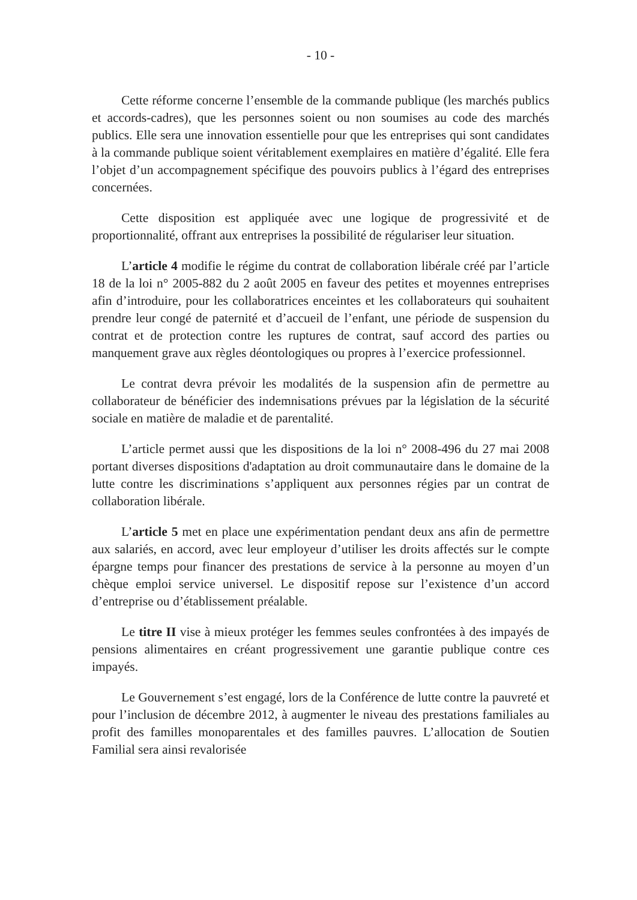- 10 -
Cette réforme concerne l’ensemble de la commande publique (les marchés publics et accords-cadres), que les personnes soient ou non soumises au code des marchés publics. Elle sera une innovation essentielle pour que les entreprises qui sont candidates à la commande publique soient véritablement exemplaires en matière d’égalité. Elle fera l’objet d’un accompagnement spécifique des pouvoirs publics à l’égard des entreprises concernées.
Cette disposition est appliquée avec une logique de progressivité et de proportionnalité, offrant aux entreprises la possibilité de régulariser leur situation.
L’article 4 modifie le régime du contrat de collaboration libérale créé par l’article 18 de la loi n° 2005-882 du 2 août 2005 en faveur des petites et moyennes entreprises afin d’introduire, pour les collaboratrices enceintes et les collaborateurs qui souhaitent prendre leur congé de paternité et d’accueil de l’enfant, une période de suspension du contrat et de protection contre les ruptures de contrat, sauf accord des parties ou manquement grave aux règles déontologiques ou propres à l’exercice professionnel.
Le contrat devra prévoir les modalités de la suspension afin de permettre au collaborateur de bénéficier des indemnisations prévues par la législation de la sécurité sociale en matière de maladie et de parentalité.
L’article permet aussi que les dispositions de la loi n° 2008-496 du 27 mai 2008 portant diverses dispositions d'adaptation au droit communautaire dans le domaine de la lutte contre les discriminations s’appliquent aux personnes régies par un contrat de collaboration libérale.
L’article 5 met en place une expérimentation pendant deux ans afin de permettre aux salariés, en accord, avec leur employeur d’utiliser les droits affectés sur le compte épargne temps pour financer des prestations de service à la personne au moyen d’un chèque emploi service universel. Le dispositif repose sur l’existence d’un accord d’entreprise ou d’établissement préalable.
Le titre II vise à mieux protéger les femmes seules confrontées à des impayés de pensions alimentaires en créant progressivement une garantie publique contre ces impayés.
Le Gouvernement s’est engagé, lors de la Conférence de lutte contre la pauvreté et pour l’inclusion de décembre 2012, à augmenter le niveau des prestations familiales au profit des familles monoparentales et des familles pauvres. L’allocation de Soutien Familial sera ainsi revalorisée